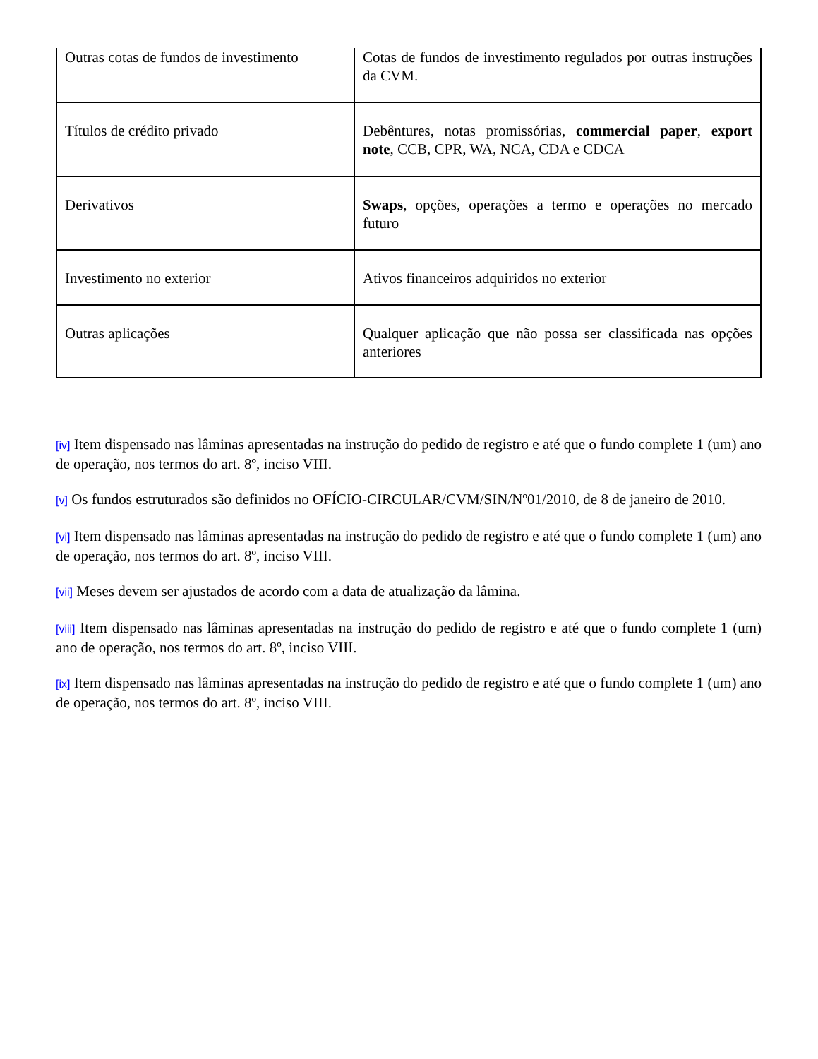| Outras cotas de fundos de investimento | Cotas de fundos de investimento regulados por outras instruções da CVM. |
| Títulos de crédito privado | Debêntures, notas promissórias, commercial paper , export note , CCB, CPR, WA, NCA, CDA e CDCA |
| Derivativos | Swaps , opções, operações a termo e operações no mercado futuro |
| Investimento no exterior | Ativos financeiros adquiridos no exterior |
| Outras aplicações | Qualquer aplicação que não possa ser classificada nas opções anteriores |
[iv] Item dispensado nas lâminas apresentadas na instrução do pedido de registro e até que o fundo complete 1 (um) ano de operação, nos termos do art. 8º, inciso VIII.
[v] Os fundos estruturados são definidos no OFÍCIO-CIRCULAR/CVM/SIN/Nº01/2010, de 8 de janeiro de 2010.
[vi] Item dispensado nas lâminas apresentadas na instrução do pedido de registro e até que o fundo complete 1 (um) ano de operação, nos termos do art. 8º, inciso VIII.
[vii] Meses devem ser ajustados de acordo com a data de atualização da lâmina.
[viii] Item dispensado nas lâminas apresentadas na instrução do pedido de registro e até que o fundo complete 1 (um) ano de operação, nos termos do art. 8º, inciso VIII.
[ix] Item dispensado nas lâminas apresentadas na instrução do pedido de registro e até que o fundo complete 1 (um) ano de operação, nos termos do art. 8º, inciso VIII.